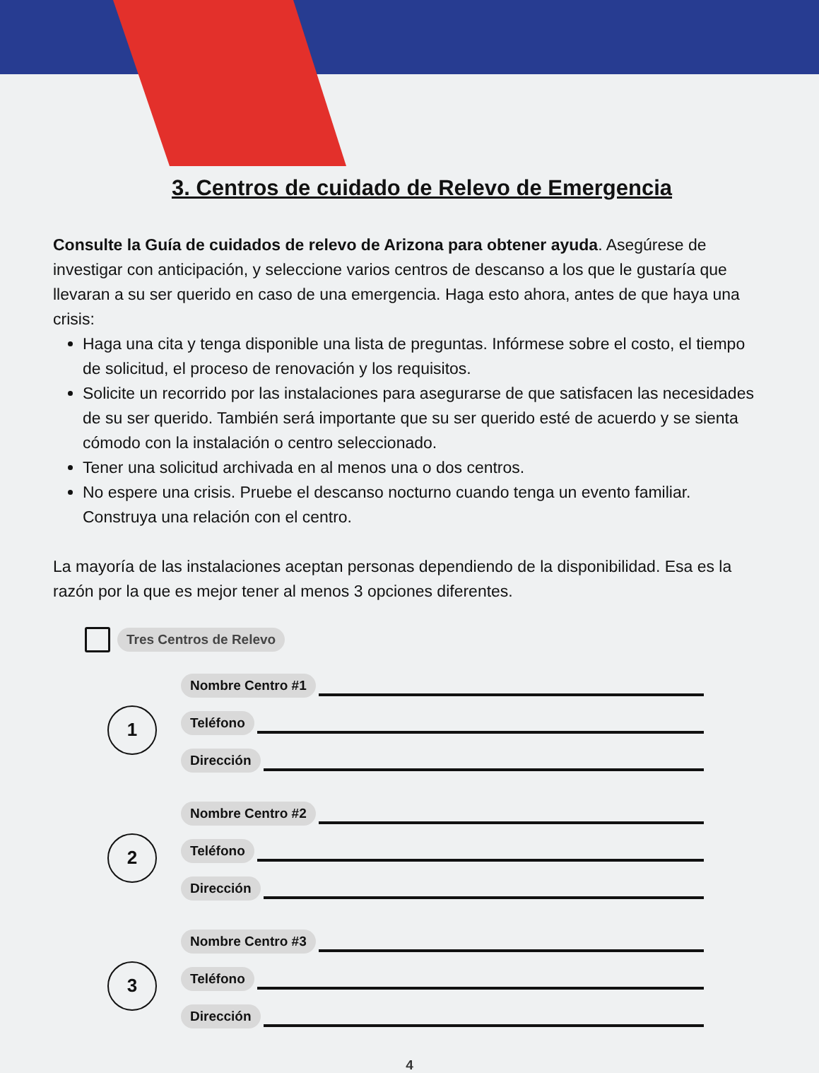3. Centros de cuidado de Relevo de Emergencia
Consulte la Guía de cuidados de relevo de Arizona para obtener ayuda. Asegúrese de investigar con anticipación, y seleccione varios centros de descanso a los que le gustaría que llevaran a su ser querido en caso de una emergencia. Haga esto ahora, antes de que haya una crisis:
Haga una cita y tenga disponible una lista de preguntas. Infórmese sobre el costo, el tiempo de solicitud, el proceso de renovación y los requisitos.
Solicite un recorrido por las instalaciones para asegurarse de que satisfacen las necesidades de su ser querido. También será importante que su ser querido esté de acuerdo y se sienta cómodo con la instalación o centro seleccionado.
Tener una solicitud archivada en al menos una o dos centros.
No espere una crisis. Pruebe el descanso nocturno cuando tenga un evento familiar. Construya una relación con el centro.
La mayoría de las instalaciones aceptan personas dependiendo de la disponibilidad. Esa es la razón por la que es mejor tener al menos 3 opciones diferentes.
Tres Centros de Relevo
1
Nombre Centro #1
Teléfono
Dirección
2
Nombre Centro #2
Teléfono
Dirección
3
Nombre Centro #3
Teléfono
Dirección
4